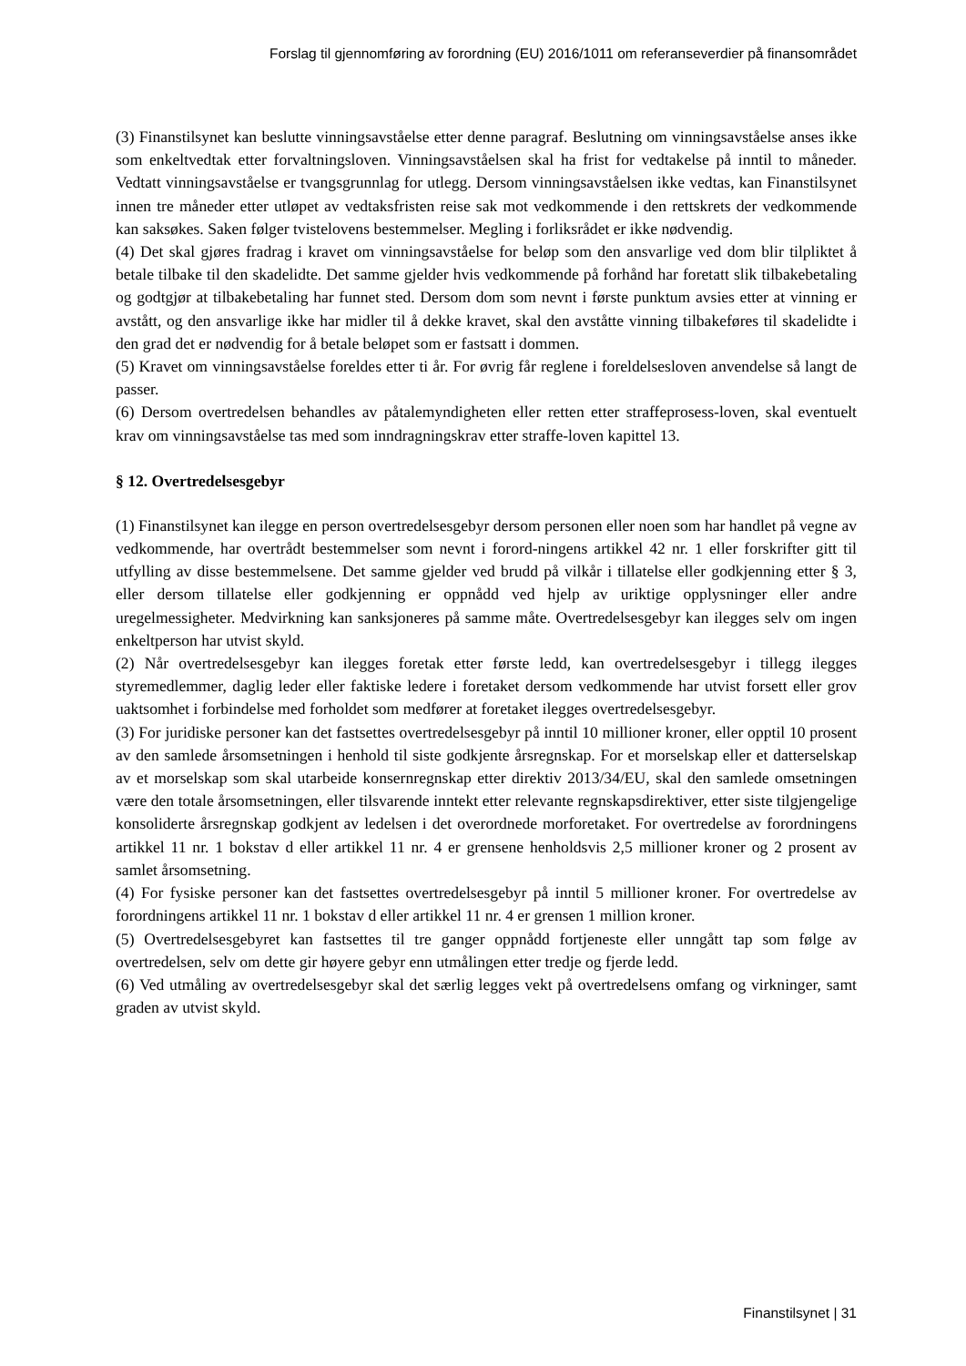Forslag til gjennomføring av forordning (EU) 2016/1011 om referanseverdier på finansområdet
(3) Finanstilsynet kan beslutte vinningsavståelse etter denne paragraf. Beslutning om vinningsavståelse anses ikke som enkeltvedtak etter forvaltningsloven. Vinningsavståelsen skal ha frist for vedtakelse på inntil to måneder. Vedtatt vinningsavståelse er tvangsgrunnlag for utlegg. Dersom vinningsavståelsen ikke vedtas, kan Finanstilsynet innen tre måneder etter utløpet av vedtaksfristen reise sak mot vedkommende i den rettskrets der vedkommende kan saksøkes. Saken følger tvistelovens bestemmelser. Megling i forliksrådet er ikke nødvendig.
(4) Det skal gjøres fradrag i kravet om vinningsavståelse for beløp som den ansvarlige ved dom blir tilpliktet å betale tilbake til den skadelidte. Det samme gjelder hvis vedkommende på forhånd har foretatt slik tilbakebetaling og godtgjør at tilbakebetaling har funnet sted. Dersom dom som nevnt i første punktum avsies etter at vinning er avstått, og den ansvarlige ikke har midler til å dekke kravet, skal den avståtte vinning tilbakeføres til skadelidte i den grad det er nødvendig for å betale beløpet som er fastsatt i dommen.
(5) Kravet om vinningsavståelse foreldes etter ti år. For øvrig får reglene i foreldelsesloven anvendelse så langt de passer.
(6) Dersom overtredelsen behandles av påtalemyndigheten eller retten etter straffeprosess-loven, skal eventuelt krav om vinningsavståelse tas med som inndragningskrav etter straffe-loven kapittel 13.
§ 12. Overtredelsesgebyr
(1) Finanstilsynet kan ilegge en person overtredelsesgebyr dersom personen eller noen som har handlet på vegne av vedkommende, har overtrådt bestemmelser som nevnt i forord-ningens artikkel 42 nr. 1 eller forskrifter gitt til utfylling av disse bestemmelsene. Det samme gjelder ved brudd på vilkår i tillatelse eller godkjenning etter § 3, eller dersom tillatelse eller godkjenning er oppnådd ved hjelp av uriktige opplysninger eller andre uregelmessigheter. Medvirkning kan sanksjoneres på samme måte. Overtredelsesgebyr kan ilegges selv om ingen enkeltperson har utvist skyld.
(2) Når overtredelsesgebyr kan ilegges foretak etter første ledd, kan overtredelsesgebyr i tillegg ilegges styremedlemmer, daglig leder eller faktiske ledere i foretaket dersom vedkommende har utvist forsett eller grov uaktsomhet i forbindelse med forholdet som medfører at foretaket ilegges overtredelsesgebyr.
(3) For juridiske personer kan det fastsettes overtredelsesgebyr på inntil 10 millioner kroner, eller opptil 10 prosent av den samlede årsomsetningen i henhold til siste godkjente årsregnskap. For et morselskap eller et datterselskap av et morselskap som skal utarbeide konsernregnskap etter direktiv 2013/34/EU, skal den samlede omsetningen være den totale årsomsetningen, eller tilsvarende inntekt etter relevante regnskapsdirektiver, etter siste tilgjengelige konsoliderte årsregnskap godkjent av ledelsen i det overordnede morforetaket. For overtredelse av forordningens artikkel 11 nr. 1 bokstav d eller artikkel 11 nr. 4 er grensene henholdsvis 2,5 millioner kroner og 2 prosent av samlet årsomsetning.
(4) For fysiske personer kan det fastsettes overtredelsesgebyr på inntil 5 millioner kroner. For overtredelse av forordningens artikkel 11 nr. 1 bokstav d eller artikkel 11 nr. 4 er grensen 1 million kroner.
(5) Overtredelsesgebyret kan fastsettes til tre ganger oppnådd fortjeneste eller unngått tap som følge av overtredelsen, selv om dette gir høyere gebyr enn utmålingen etter tredje og fjerde ledd.
(6) Ved utmåling av overtredelsesgebyr skal det særlig legges vekt på overtredelsens omfang og virkninger, samt graden av utvist skyld.
Finanstilsynet | 31